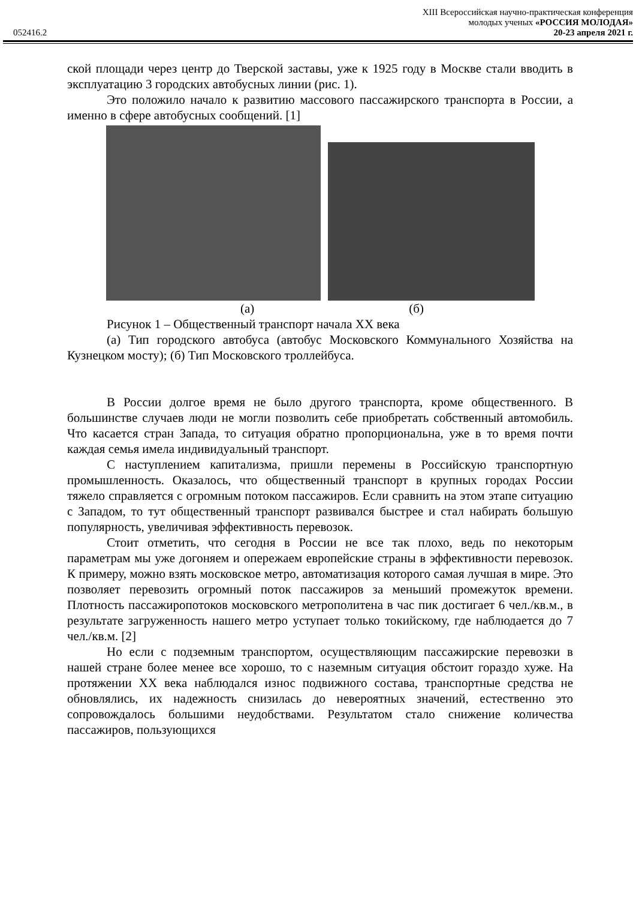XIII Всероссийская научно-практическая конференция
молодых ученых «РОССИЯ МОЛОДАЯ»
052416.2 20-23 апреля 2021 г.
ской площади через центр до Тверской заставы, уже к 1925 году в Москве стали вводить в эксплуатацию 3 городских автобусных линии (рис. 1).
Это положило начало к развитию массового пассажирского транспорта в России, а именно в сфере автобусных сообщений. [1]
(а) (б)
Рисунок 1 – Общественный транспорт начала XX века
(а) Тип городского автобуса (автобус Московского Коммунального Хозяйства на Кузнецком мосту); (б) Тип Московского троллейбуса.
В России долгое время не было другого транспорта, кроме общественного. В большинстве случаев люди не могли позволить себе приобретать собственный автомобиль. Что касается стран Запада, то ситуация обратно пропорциональна, уже в то время почти каждая семья имела индивидуальный транспорт.
С наступлением капитализма, пришли перемены в Российскую транспортную промышленность. Оказалось, что общественный транспорт в крупных городах России тяжело справляется с огромным потоком пассажиров. Если сравнить на этом этапе ситуацию с Западом, то тут общественный транспорт развивался быстрее и стал набирать большую популярность, увеличивая эффективность перевозок.
Стоит отметить, что сегодня в России не все так плохо, ведь по некоторым параметрам мы уже догоняем и опережаем европейские страны в эффективности перевозок. К примеру, можно взять московское метро, автоматизация которого самая лучшая в мире. Это позволяет перевозить огромный поток пассажиров за меньший промежуток времени. Плотность пассажиропотоков московского метрополитена в час пик достигает 6 чел./кв.м., в результате загруженность нашего метро уступает только токийскому, где наблюдается до 7 чел./кв.м. [2]
Но если с подземным транспортом, осуществляющим пассажирские перевозки в нашей стране более менее все хорошо, то с наземным ситуация обстоит гораздо хуже. На протяжении XX века наблюдался износ подвижного состава, транспортные средства не обновлялись, их надежность снизилась до невероятных значений, естественно это сопровождалось большими неудобствами. Результатом стало снижение количества пассажиров, пользующихся